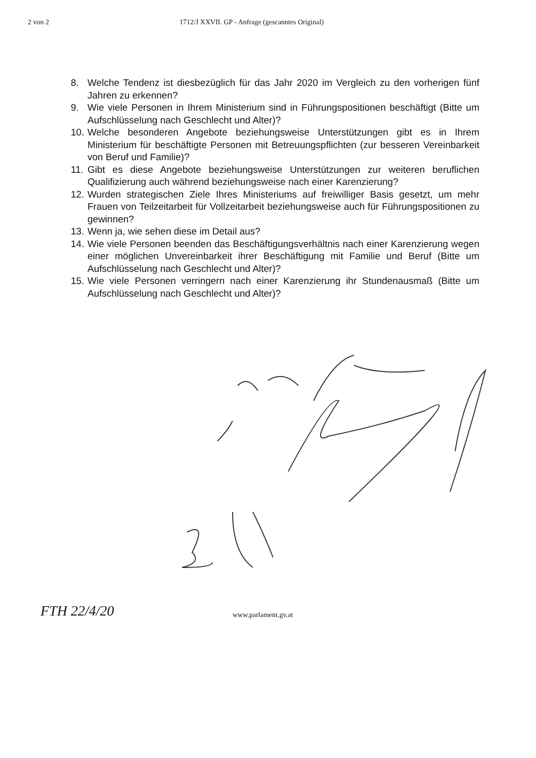2 von 2 1712/J XXVII. GP - Anfrage (gescanntes Original)
8. Welche Tendenz ist diesbezüglich für das Jahr 2020 im Vergleich zu den vorherigen fünf Jahren zu erkennen?
9. Wie viele Personen in Ihrem Ministerium sind in Führungspositionen beschäftigt (Bitte um Aufschlüsselung nach Geschlecht und Alter)?
10. Welche besonderen Angebote beziehungsweise Unterstützungen gibt es in Ihrem Ministerium für beschäftigte Personen mit Betreuungspflichten (zur besseren Vereinbarkeit von Beruf und Familie)?
11. Gibt es diese Angebote beziehungsweise Unterstützungen zur weiteren beruflichen Qualifizierung auch während beziehungsweise nach einer Karenzierung?
12. Wurden strategischen Ziele Ihres Ministeriums auf freiwilliger Basis gesetzt, um mehr Frauen von Teilzeitarbeit für Vollzeitarbeit beziehungsweise auch für Führungspositionen zu gewinnen?
13. Wenn ja, wie sehen diese im Detail aus?
14. Wie viele Personen beenden das Beschäftigungsverhältnis nach einer Karenzierung wegen einer möglichen Unvereinbarkeit ihrer Beschäftigung mit Familie und Beruf (Bitte um Aufschlüsselung nach Geschlecht und Alter)?
15. Wie viele Personen verringern nach einer Karenzierung ihr Stundenausmaß (Bitte um Aufschlüsselung nach Geschlecht und Alter)?
FTH 22/4/20 www.parlament.gv.at